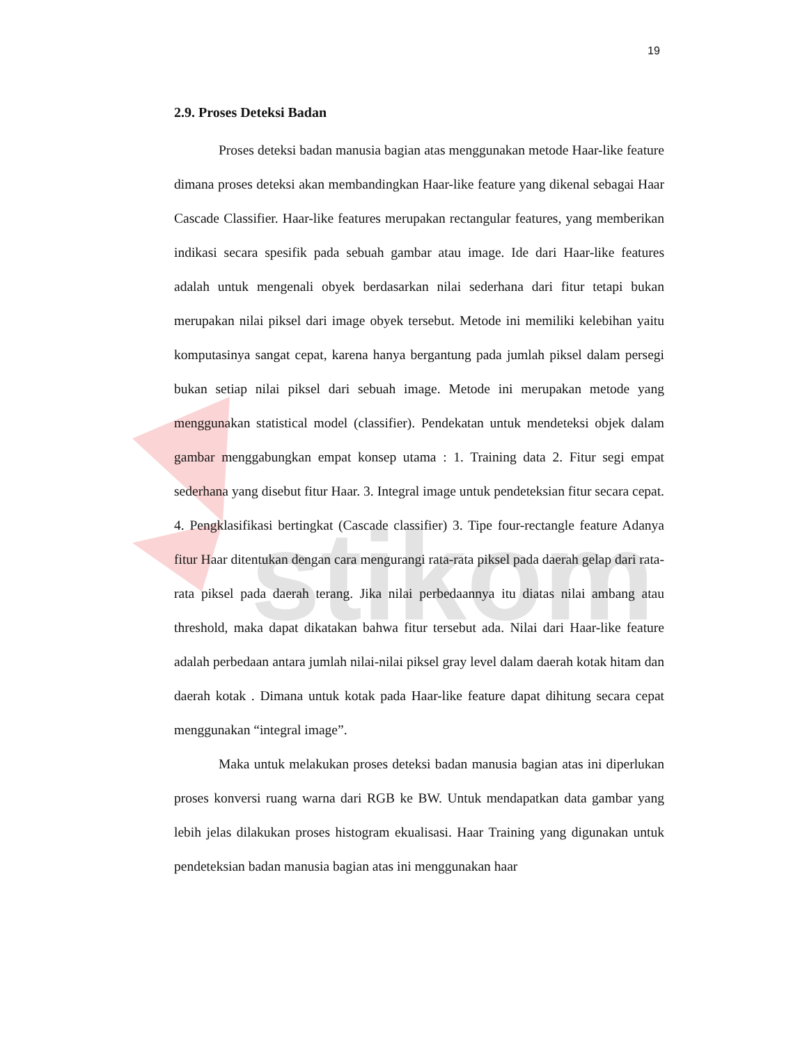stikom
19
2.9. Proses Deteksi Badan
Proses deteksi badan manusia bagian atas menggunakan metode Haar-like feature dimana proses deteksi akan membandingkan Haar-like feature yang dikenal sebagai Haar Cascade Classifier. Haar-like features merupakan rectangular features, yang memberikan indikasi secara spesifik pada sebuah gambar atau image. Ide dari Haar-like features adalah untuk mengenali obyek berdasarkan nilai sederhana dari fitur tetapi bukan merupakan nilai piksel dari image obyek tersebut. Metode ini memiliki kelebihan yaitu komputasinya sangat cepat, karena hanya bergantung pada jumlah piksel dalam persegi bukan setiap nilai piksel dari sebuah image. Metode ini merupakan metode yang menggunakan statistical model (classifier). Pendekatan untuk mendeteksi objek dalam gambar menggabungkan empat konsep utama : 1. Training data 2. Fitur segi empat sederhana yang disebut fitur Haar. 3. Integral image untuk pendeteksian fitur secara cepat. 4. Pengklasifikasi bertingkat (Cascade classifier) 3. Tipe four-rectangle feature Adanya fitur Haar ditentukan dengan cara mengurangi rata-rata piksel pada daerah gelap dari rata-rata piksel pada daerah terang. Jika nilai perbedaannya itu diatas nilai ambang atau threshold, maka dapat dikatakan bahwa fitur tersebut ada. Nilai dari Haar-like feature adalah perbedaan antara jumlah nilai-nilai piksel gray level dalam daerah kotak hitam dan daerah kotak . Dimana untuk kotak pada Haar-like feature dapat dihitung secara cepat menggunakan “integral image”.
Maka untuk melakukan proses deteksi badan manusia bagian atas ini diperlukan proses konversi ruang warna dari RGB ke BW. Untuk mendapatkan data gambar yang lebih jelas dilakukan proses histogram ekualisasi. Haar Training yang digunakan untuk pendeteksian badan manusia bagian atas ini menggunakan haar